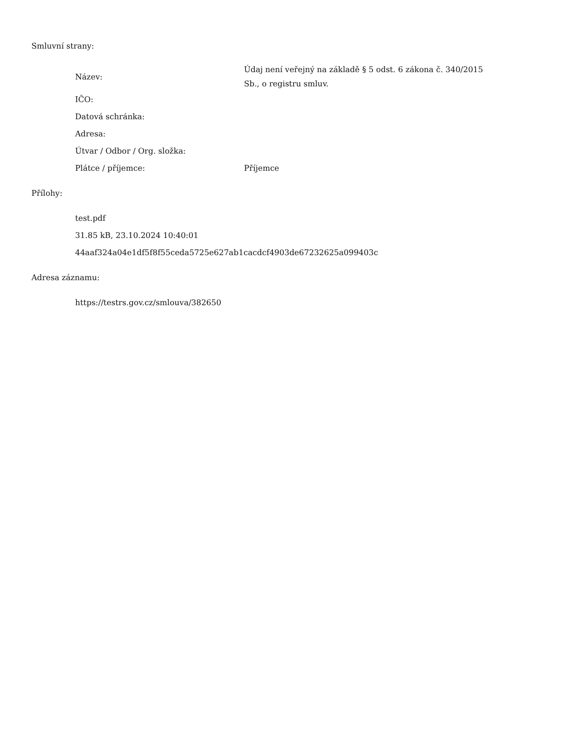Smluvní strany:
| Název: | Údaj není veřejný na základě § 5 odst. 6 zákona č. 340/2015 Sb., o registru smluv. |
| IČO: | |
| Datová schránka: | |
| Adresa: | |
| Útvar / Odbor / Org. složka: | |
| Plátce / příjemce: | Příjemce |
Přílohy:
| test.pdf |
| 31.85 kB, 23.10.2024 10:40:01 |
| 44aaf324a04e1df5f8f55ceda5725e627ab1cacdcf4903de67232625a099403c |
Adresa záznamu:
| https://testrs.gov.cz/smlouva/382650 |